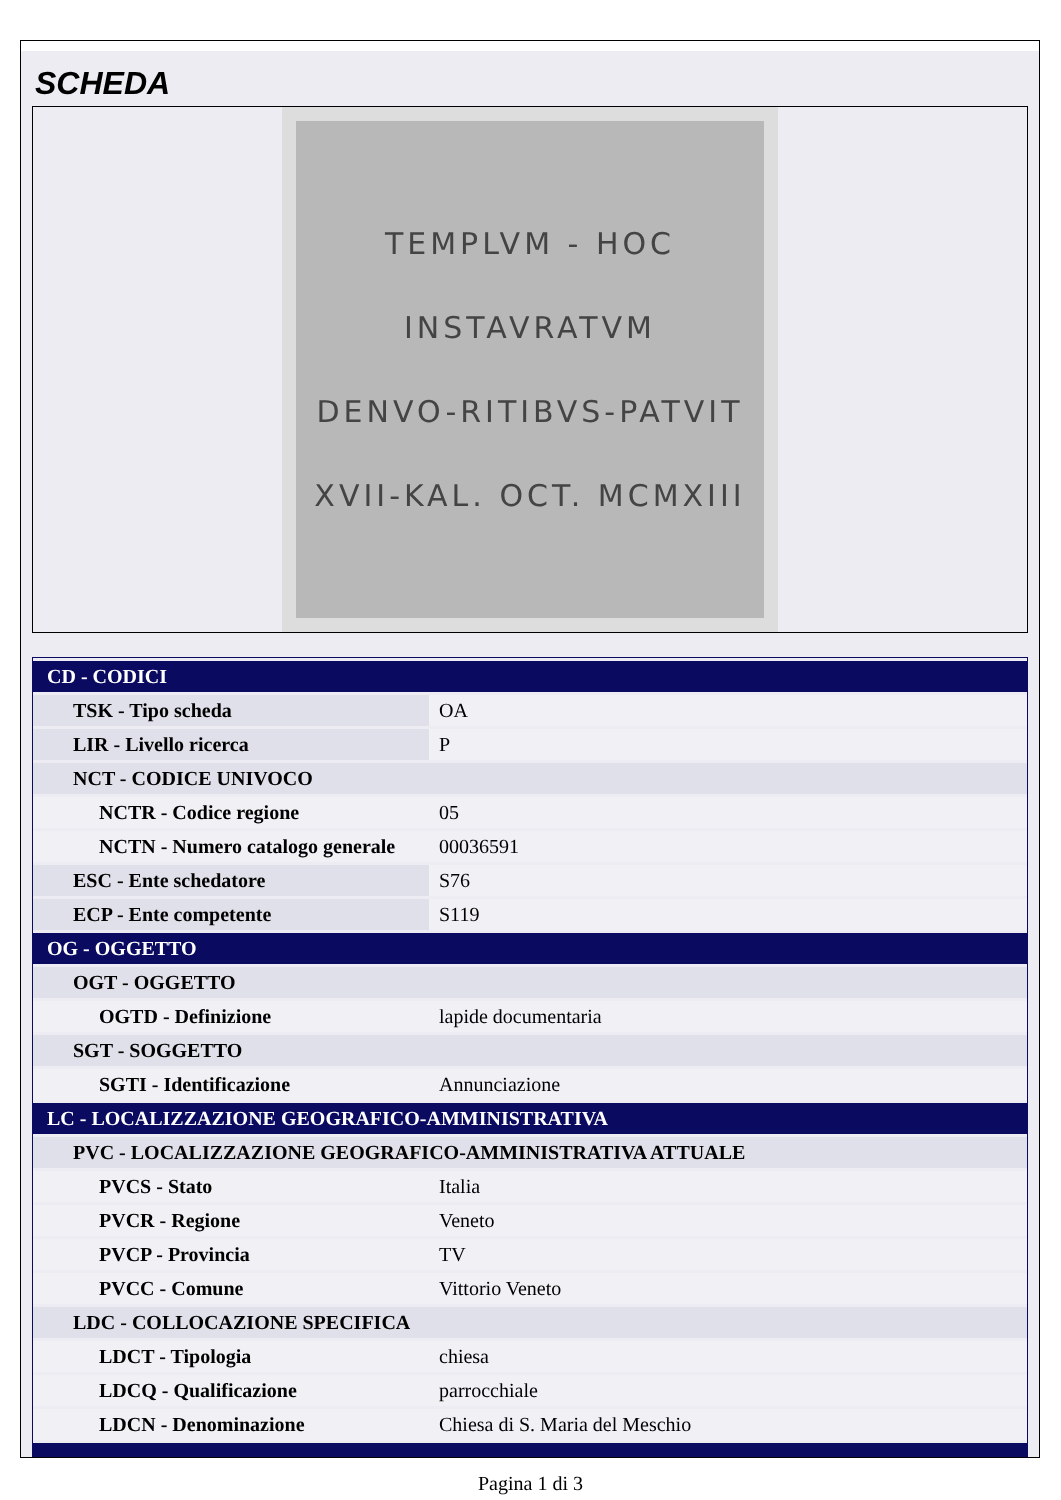SCHEDA
TEMPLVM - HOC
INSTAVRATVM
DENVO-RITIBVS-PATVIT
XVII-KAL. OCT. MCMXIII
| CD - CODICI | |
| TSK - Tipo scheda | OA |
| LIR - Livello ricerca | P |
| NCT - CODICE UNIVOCO | |
| NCTR - Codice regione | 05 |
| NCTN - Numero catalogo generale | 00036591 |
| ESC - Ente schedatore | S76 |
| ECP - Ente competente | S119 |
| OG - OGGETTO | |
| OGT - OGGETTO | |
| OGTD - Definizione | lapide documentaria |
| SGT - SOGGETTO | |
| SGTI - Identificazione | Annunciazione |
| LC - LOCALIZZAZIONE GEOGRAFICO-AMMINISTRATIVA | |
| PVC - LOCALIZZAZIONE GEOGRAFICO-AMMINISTRATIVA ATTUALE | |
| PVCS - Stato | Italia |
| PVCR - Regione | Veneto |
| PVCP - Provincia | TV |
| PVCC - Comune | Vittorio Veneto |
| LDC - COLLOCAZIONE SPECIFICA | |
| LDCT - Tipologia | chiesa |
| LDCQ - Qualificazione | parrocchiale |
| LDCN - Denominazione | Chiesa di S. Maria del Meschio |
Pagina 1 di 3